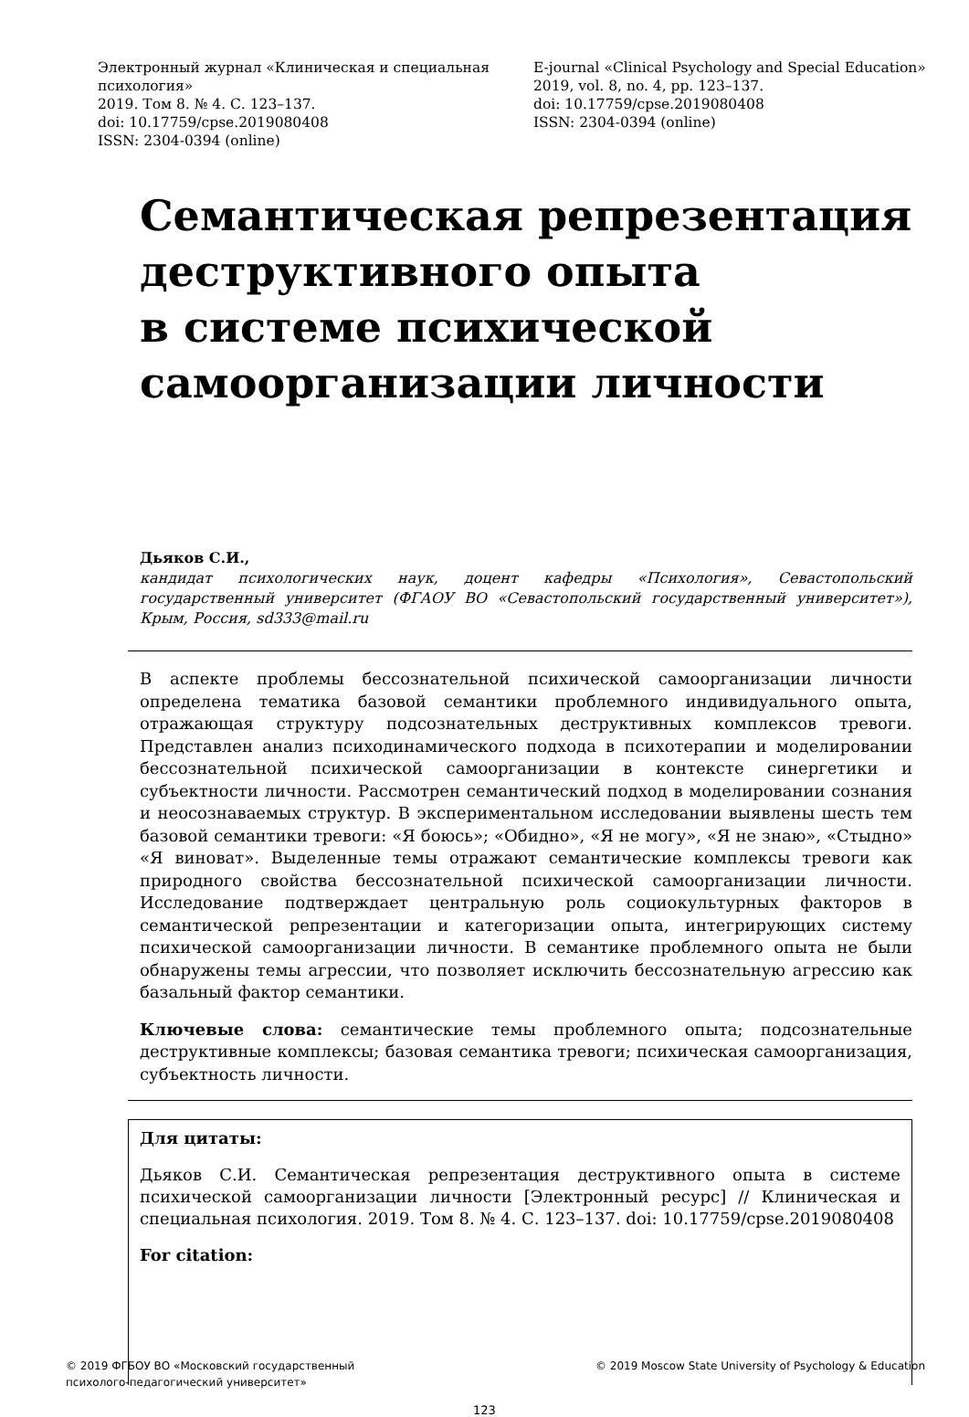Электронный журнал «Клиническая и специальная психология»
2019. Том 8. № 4. С. 123–137.
doi: 10.17759/cpse.2019080408
ISSN: 2304-0394 (online)
E-journal «Clinical Psychology and Special Education»
2019, vol. 8, no. 4, pp. 123–137.
doi: 10.17759/cpse.2019080408
ISSN: 2304-0394 (online)
Семантическая репрезентация деструктивного опыта
в системе психической самоорганизации личности
Дьяков С.И.,
кандидат психологических наук, доцент кафедры «Психология», Севастопольский государственный университет (ФГАОУ ВО «Севастопольский государственный университет»), Крым, Россия, sd333@mail.ru
В аспекте проблемы бессознательной психической самоорганизации личности определена тематика базовой семантики проблемного индивидуального опыта, отражающая структуру подсознательных деструктивных комплексов тревоги. Представлен анализ психодинамического подхода в психотерапии и моделировании бессознательной психической самоорганизации в контексте синергетики и субъектности личности. Рассмотрен семантический подход в моделировании сознания и неосознаваемых структур. В экспериментальном исследовании выявлены шесть тем базовой семантики тревоги: «Я боюсь»; «Обидно», «Я не могу», «Я не знаю», «Стыдно» «Я виноват». Выделенные темы отражают семантические комплексы тревоги как природного свойства бессознательной психической самоорганизации личности. Исследование подтверждает центральную роль социокультурных факторов в семантической репрезентации и категоризации опыта, интегрирующих систему психической самоорганизации личности. В семантике проблемного опыта не были обнаружены темы агрессии, что позволяет исключить бессознательную агрессию как базальный фактор семантики.
Ключевые слова: семантические темы проблемного опыта; подсознательные деструктивные комплексы; базовая семантика тревоги; психическая самоорганизация, субъектность личности.
Для цитаты:
Дьяков С.И. Семантическая репрезентация деструктивного опыта в системе психической самоорганизации личности [Электронный ресурс] // Клиническая и специальная психология. 2019. Том 8. № 4. С. 123–137. doi: 10.17759/cpse.2019080408
For citation:
© 2019 ФГБОУ ВО «Московский государственный
психолого-педагогический университет»
© 2019 Moscow State University of Psychology & Education
123